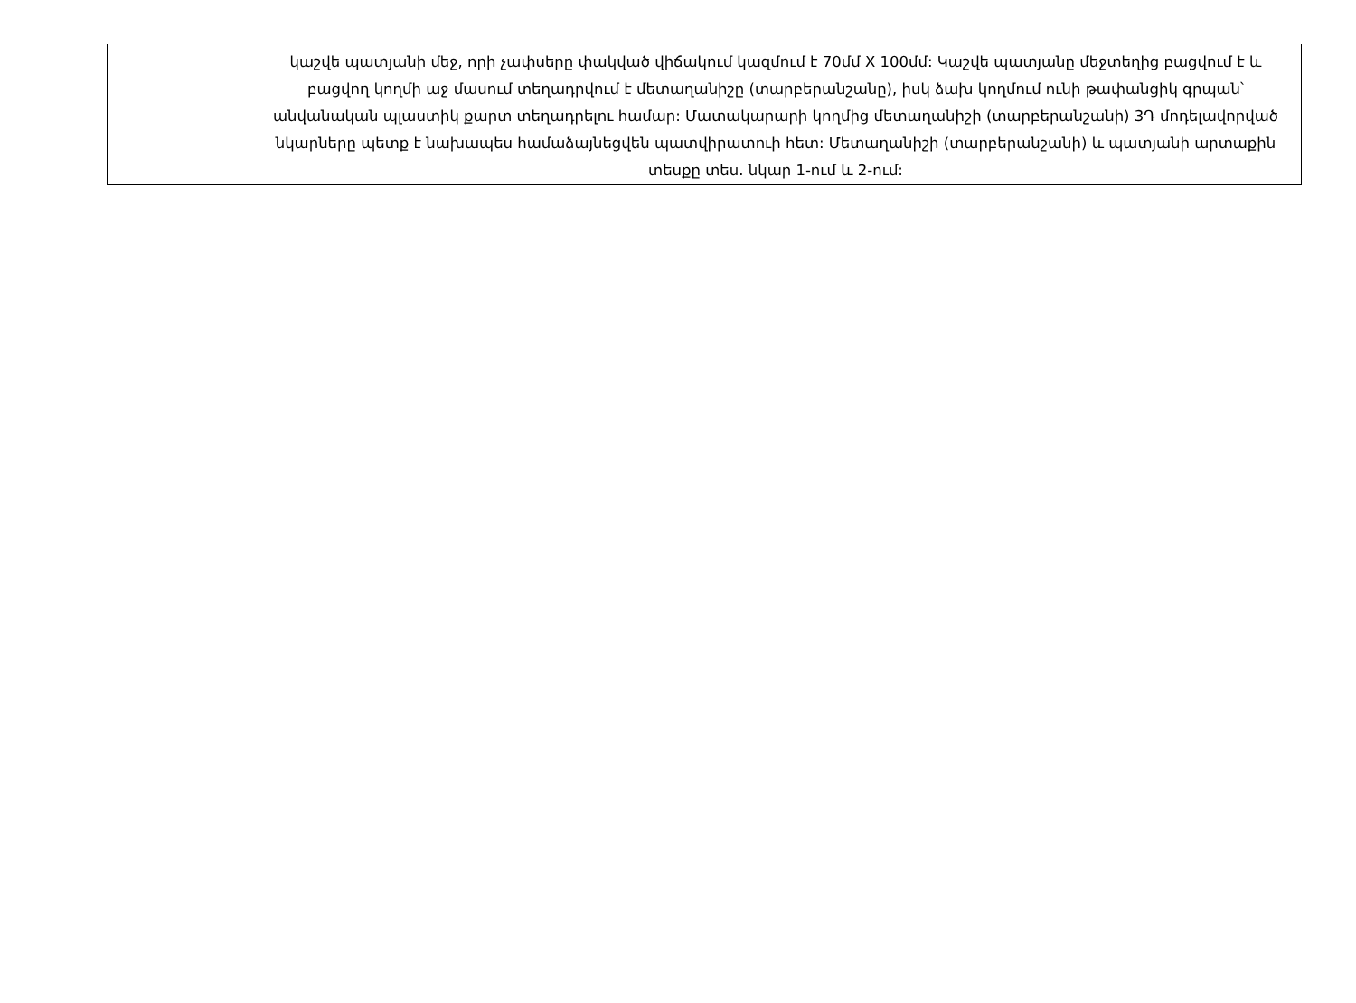| | կաշվե պատյանի մեջ, որի չափսերը փակված վիճակում կազմում է 70մմ X 100մմ: Կաշվե պատյանը մեջտեղից բացվում է և բացվող կողմի աջ մասում տեղադրվում է մետաղանիշը (տարբերանշանը), իսկ ձախ կողմում ունի թափանցիկ գրպան՝ անվանական պլաստիկ քարտ տեղադրելու համար: Մատակարարի կողմից մետաղանիշի (տարբերանշանի) 3Դ մոդելավորված նկարները պետք է նախապես համաձայնեցվեն պատվիրատուի հետ: Մետաղանիշի (տարբերանշանի) և պատյանի արտաքին տեսքը տես. նկար 1-ում և 2-ում: |